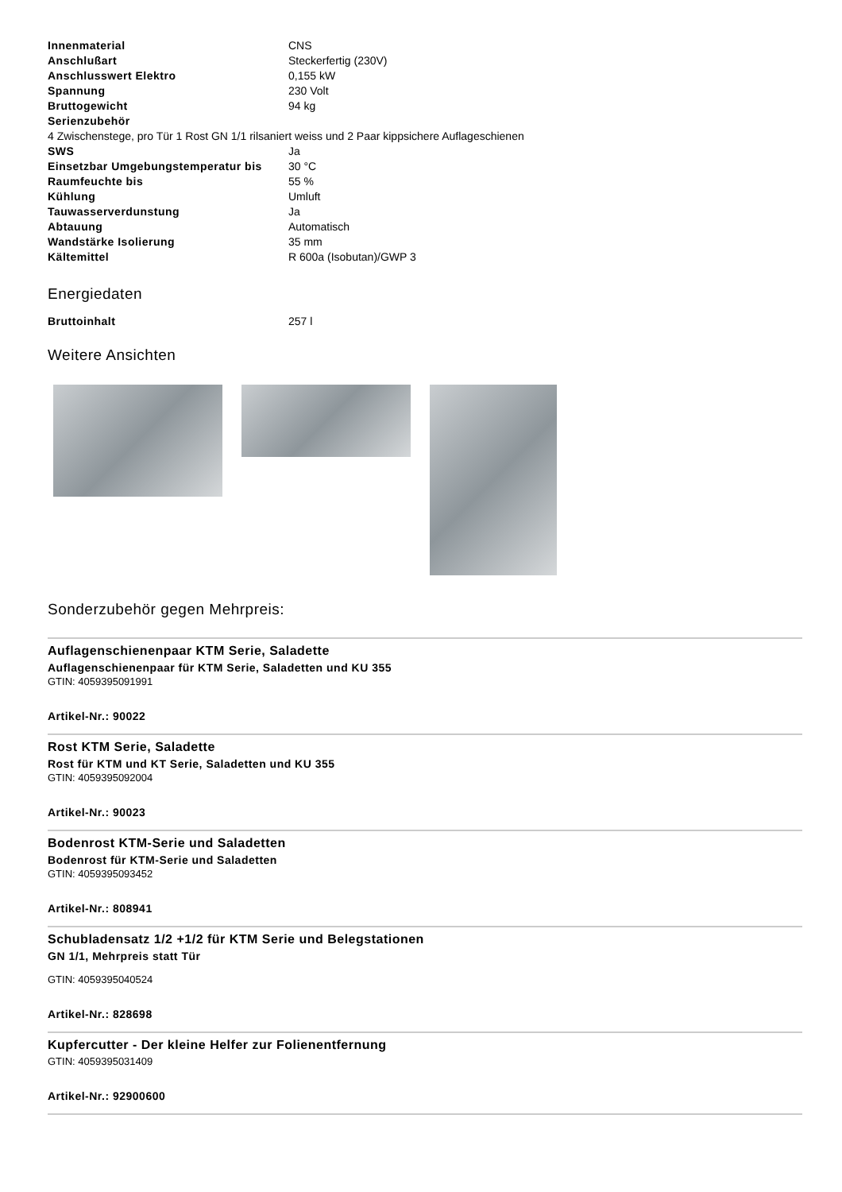| Innenmaterial | CNS |
| Anschlußart | Steckerfertig (230V) |
| Anschlusswert Elektro | 0,155 kW |
| Spannung | 230 Volt |
| Bruttogewicht | 94 kg |
| Serienzubehör | |
| 4 Zwischenstege, pro Tür 1 Rost GN 1/1 rilsaniert weiss und 2 Paar kippsichere Auflageschienen | |
| SWS | Ja |
| Einsetzbar Umgebungstemperatur bis | 30 °C |
| Raumfeuchte bis | 55 % |
| Kühlung | Umluft |
| Tauwasserverdunstung | Ja |
| Abtauung | Automatisch |
| Wandstärke Isolierung | 35 mm |
| Kältemittel | R 600a (Isobutan)/GWP 3 |
Energiedaten
| Bruttoinhalt | 257 l |
Weitere Ansichten
Sonderzubehör gegen Mehrpreis:
Auflagenschienenpaar KTM Serie, Saladette
Auflagenschienenpaar für KTM Serie, Saladetten und KU 355
GTIN: 4059395091991
Artikel-Nr.: 90022
Rost KTM Serie, Saladette
Rost für KTM und KT Serie, Saladetten und KU 355
GTIN: 4059395092004
Artikel-Nr.: 90023
Bodenrost KTM-Serie und Saladetten
Bodenrost für KTM-Serie und Saladetten
GTIN: 4059395093452
Artikel-Nr.: 808941
Schubladensatz 1/2 +1/2 für KTM Serie und Belegstationen
GN 1/1, Mehrpreis statt Tür
GTIN: 4059395040524
Artikel-Nr.: 828698
Kupfercutter - Der kleine Helfer zur Folienentfernung
GTIN: 4059395031409
Artikel-Nr.: 92900600